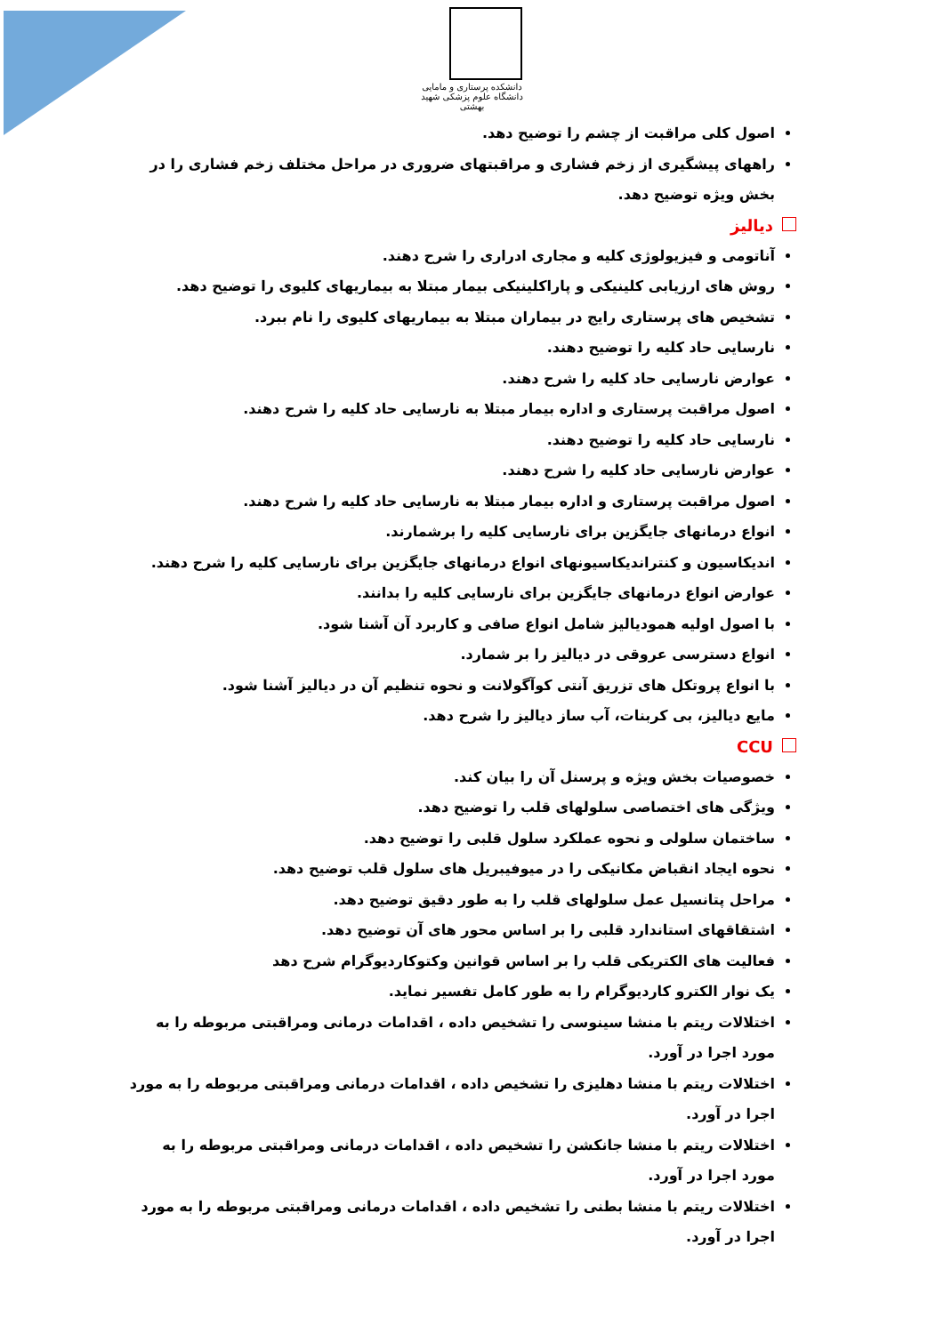دانشکده پرستاری و مامایی دانشگاه علوم پزشکی شهید بهشتی
اصول کلی مراقبت از چشم را توضیح دهد.
راههای پیشگیری از زخم فشاری و مراقبتهای ضروری در مراحل مختلف زخم فشاری را در بخش ویژه توضیح دهد.
دیالیز
آناتومی و فیزیولوژی کلیه و مجاری ادراری را شرح دهند.
روش های ارزیابی کلینیکی و پاراکلینیکی بیمار مبتلا به بیماریهای کلیوی را توضیح دهد.
تشخیص های پرستاری رایج در بیماران مبتلا به بیماریهای کلیوی را نام ببرد.
نارسایی حاد کلیه را توضیح دهند.
عوارض نارسایی حاد کلیه را شرح دهند.
اصول مراقبت پرستاری و اداره بیمار مبتلا به نارسایی حاد کلیه را شرح دهند.
نارسایی حاد کلیه را توضیح دهند.
عوارض نارسایی حاد کلیه را شرح دهند.
اصول مراقبت پرستاری و اداره بیمار مبتلا به نارسایی حاد کلیه را شرح دهند.
انواع درمانهای جایگزین برای نارسایی کلیه را برشمارند.
اندیکاسیون و کنتراندیکاسیونهای انواع درمانهای جایگزین برای نارسایی کلیه را شرح دهند.
عوارض انواع درمانهای جایگزین برای نارسایی کلیه را بدانند.
با اصول اولیه همودیالیز شامل انواع صافی و کاربرد آن آشنا شود.
انواع دسترسی عروقی در دیالیز را بر شمارد.
با انواع پروتکل های تزریق آنتی کوآگولانت و نحوه تنظیم آن در دیالیز آشنا شود.
مایع دیالیز، بی کربنات، آب ساز دیالیز را شرح دهد.
CCU
خصوصیات بخش ویژه و پرسنل آن را بیان کند.
ویژگی های اختصاصی سلولهای قلب را توضیح دهد.
ساختمان سلولی و نحوه عملکرد سلول قلبی را توضیح دهد.
نحوه ایجاد انقباض مکانیکی را در میوفیبریل های سلول قلب توضیح دهد.
مراحل پتانسیل عمل سلولهای قلب را به طور دقیق توضیح دهد.
اشتقاقهای استاندارد قلبی را بر اساس محور های آن توضیح دهد.
فعالیت های الکتریکی قلب را بر اساس قوانین وکتوکاردیوگرام شرح دهد
یک نوار الکترو کاردیوگرام را به طور کامل تفسیر نماید.
اختلالات ریتم با منشا سینوسی را تشخیص داده ، اقدامات درمانی ومراقبتی مربوطه را به مورد اجرا در آورد.
اختلالات ریتم با منشا دهلیزی را تشخیص داده ، اقدامات درمانی ومراقبتی مربوطه را به مورد اجرا در آورد.
اختلالات ریتم با منشا جانکشن را تشخیص داده ، اقدامات درمانی ومراقبتی مربوطه را به مورد اجرا در آورد.
اختلالات ریتم با منشا بطنی را تشخیص داده ، اقدامات درمانی ومراقبتی مربوطه را به مورد اجرا در آورد.